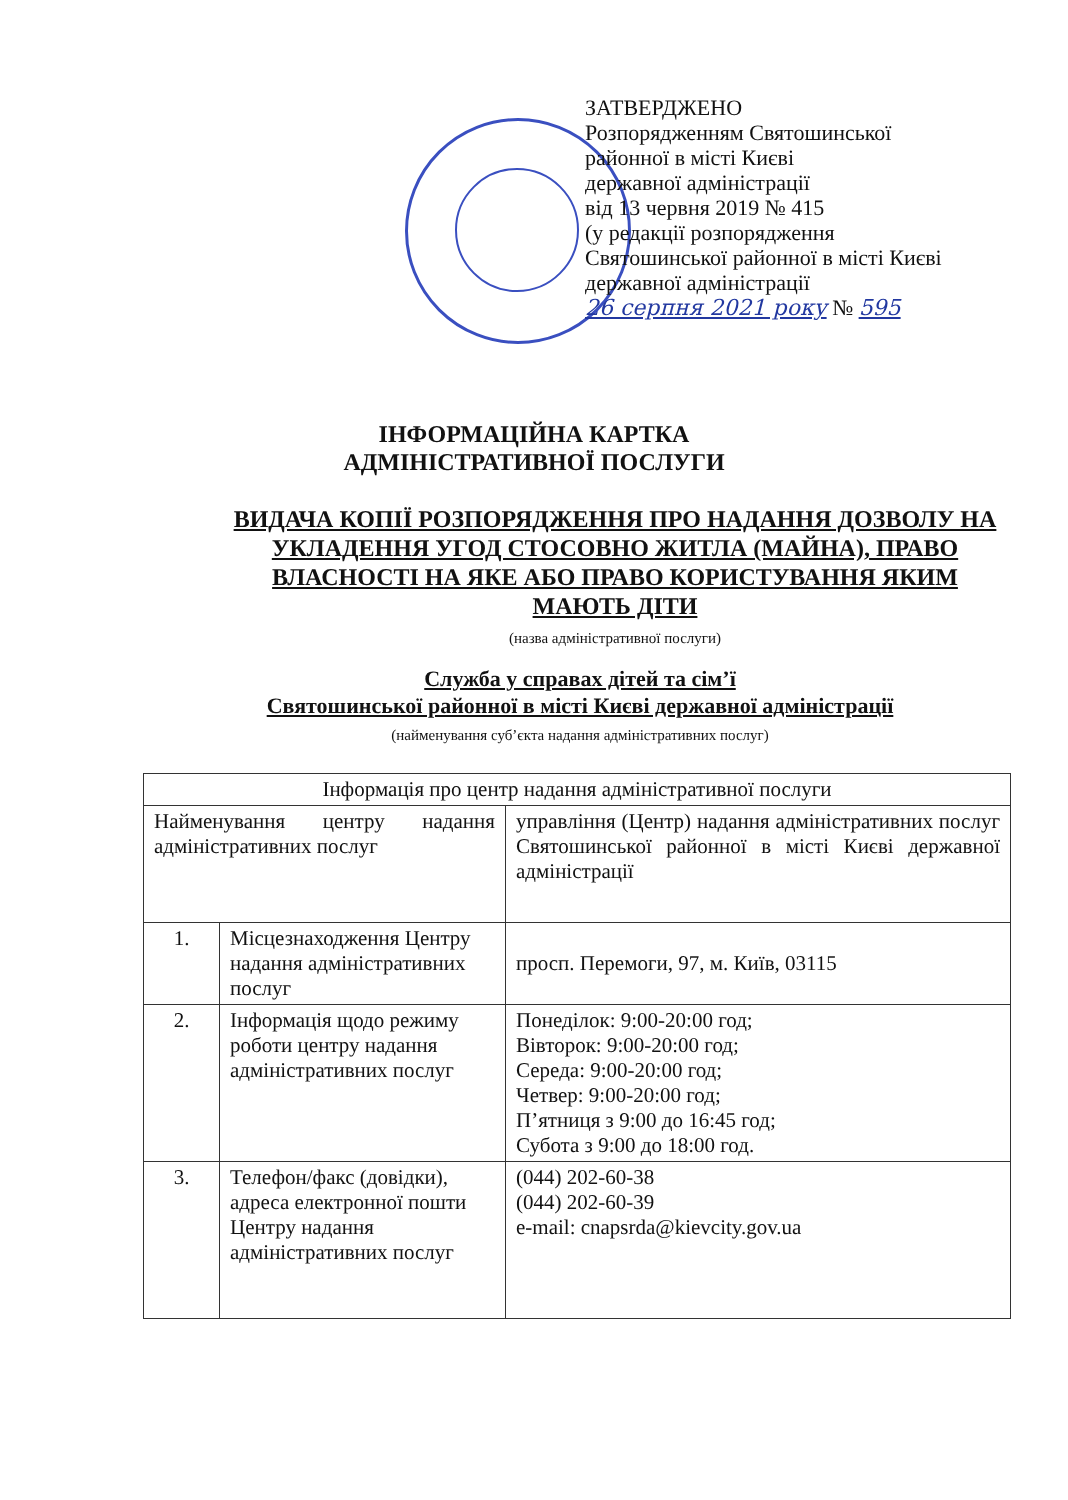ЗАТВЕРДЖЕНО
Розпорядженням Святошинської
районної в місті Києві
державної адміністрації
від 13 червня 2019 № 415
(у редакції розпорядження
Святошинської районної в місті Києві
державної адміністрації
26 серпня 2021 року № 595
ІНФОРМАЦІЙНА КАРТКА
АДМІНІСТРАТИВНОЇ ПОСЛУГИ
ВИДАЧА КОПІЇ РОЗПОРЯДЖЕННЯ ПРО НАДАННЯ ДОЗВОЛУ НА УКЛАДЕННЯ УГОД СТОСОВНО ЖИТЛА (МАЙНА), ПРАВО ВЛАСНОСТІ НА ЯКЕ АБО ПРАВО КОРИСТУВАННЯ ЯКИМ МАЮТЬ ДІТИ
(назва адміністративної послуги)
Служба у справах дітей та сім’ї
Святошинської районної в місті Києві державної адміністрації
(найменування суб’єкта надання адміністративних послуг)
| Інформація про центр надання адміністративної послуги | | |
| --- | --- | --- |
| Найменування центру надання адміністративних послуг | | управління (Центр) надання адміністративних послуг Святошинської районної в місті Києві державної адміністрації |
| 1. | Місцезнаходження Центру надання адміністративних послуг | просп. Перемоги, 97, м. Київ, 03115 |
| 2. | Інформація щодо режиму роботи центру надання адміністративних послуг | Понеділок: 9:00-20:00 год; Вівторок: 9:00-20:00 год; Середа: 9:00-20:00 год; Четвер: 9:00-20:00 год; П’ятниця з 9:00 до 16:45 год; Субота з 9:00 до 18:00 год. |
| 3. | Телефон/факс (довідки), адреса електронної пошти Центру надання адміністративних послуг | (044) 202-60-38 (044) 202-60-39 e-mail: cnapsrda@kievcity.gov.ua |